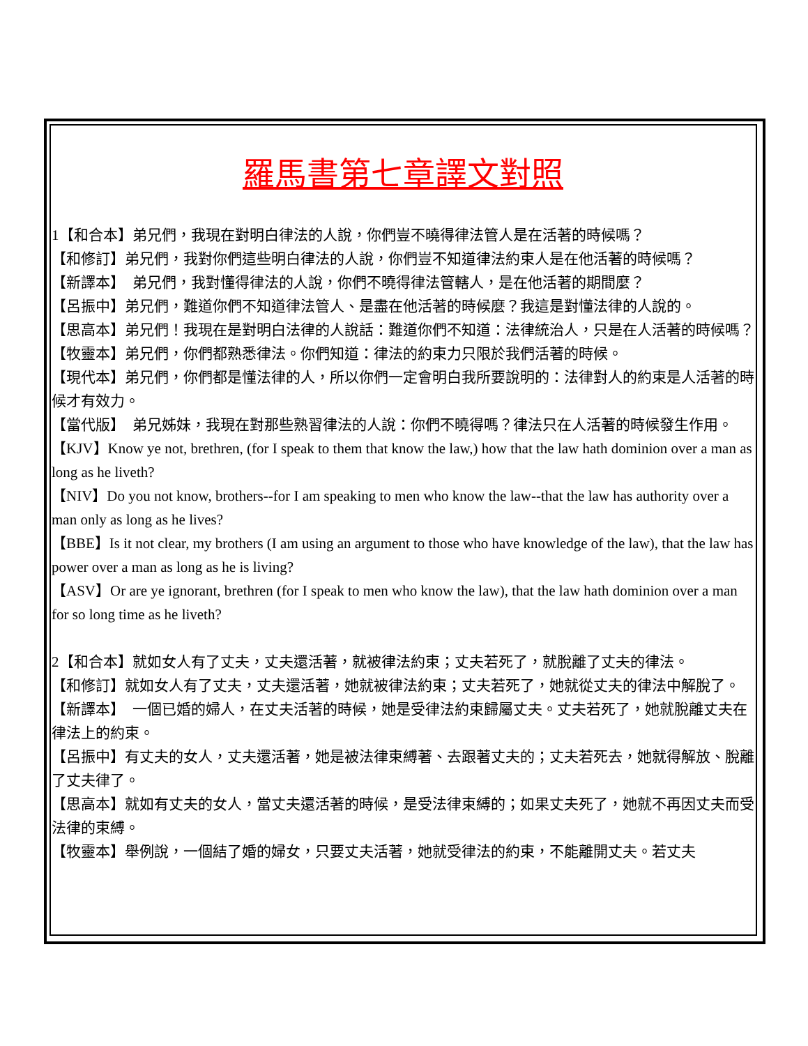羅馬書第七章譯文對照
1【和合本】弟兄們，我現在對明白律法的人說，你們豈不曉得律法管人是在活著的時候嗎？
【和修訂】弟兄們，我對你們這些明白律法的人說，你們豈不知道律法約束人是在他活著的時候嗎？
【新譯本】　弟兄們，我對懂得律法的人說，你們不曉得律法管轄人，是在他活著的期間麼？
【呂振中】弟兄們，難道你們不知道律法管人、是盡在他活著的時候麼？我這是對懂法律的人說的。
【思高本】弟兄們！我現在是對明白法律的人說話：難道你們不知道：法律統治人，只是在人活著的時候嗎？
【牧靈本】弟兄們，你們都熟悉律法。你們知道：律法的約束力只限於我們活著的時候。
【現代本】弟兄們，你們都是懂法律的人，所以你們一定會明白我所要說明的：法律對人的約束是人活著的時候才有效力。
【當代版】　弟兄姊妹，我現在對那些熟習律法的人說：你們不曉得嗎？律法只在人活著的時候發生作用。
【KJV】Know ye not, brethren, (for I speak to them that know the law,) how that the law hath dominion over a man as long as he liveth?
【NIV】Do you not know, brothers--for I am speaking to men who know the law--that the law has authority over a man only as long as he lives?
【BBE】Is it not clear, my brothers (I am using an argument to those who have knowledge of the law), that the law has power over a man as long as he is living?
【ASV】Or are ye ignorant, brethren (for I speak to men who know the law), that the law hath dominion over a man for so long time as he liveth?
2【和合本】就如女人有了丈夫，丈夫還活著，就被律法約束；丈夫若死了，就脫離了丈夫的律法。
【和修訂】就如女人有了丈夫，丈夫還活著，她就被律法約束；丈夫若死了，她就從丈夫的律法中解脫了。
【新譯本】　一個已婚的婦人，在丈夫活著的時候，她是受律法約束歸屬丈夫。丈夫若死了，她就脫離丈夫在律法上的約束。
【呂振中】有丈夫的女人，丈夫還活著，她是被法律束縛著、去跟著丈夫的；丈夫若死去，她就得解放、脫離了丈夫律了。
【思高本】就如有丈夫的女人，當丈夫還活著的時候，是受法律束縛的；如果丈夫死了，她就不再因丈夫而受法律的束縛。
【牧靈本】舉例說，一個結了婚的婦女，只要丈夫活著，她就受律法的約束，不能離開丈夫。若丈夫